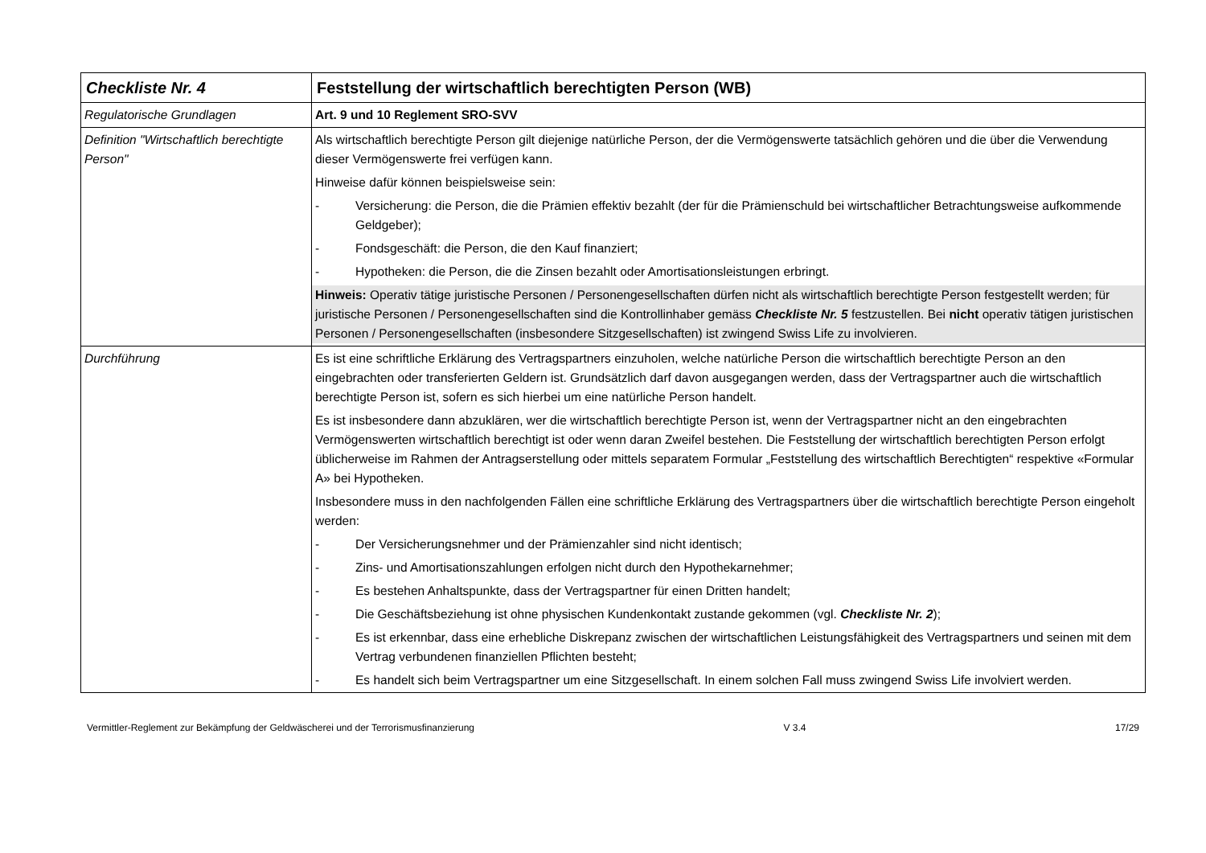| Checkliste Nr. 4 | Feststellung der wirtschaftlich berechtigten Person (WB) |
| Regulatorische Grundlagen | Art. 9 und 10 Reglement SRO-SVV |
| Definition "Wirtschaftlich berechtigte Person" | Als wirtschaftlich berechtigte Person gilt diejenige natürliche Person, der die Vermögenswerte tatsächlich gehören und die über die Verwendung dieser Vermögenswerte frei verfügen kann. Hinweise dafür können beispielsweise sein: - Versicherung: die Person, die die Prämien effektiv bezahlt (der für die Prämienschuld bei wirtschaftlicher Betrachtungsweise aufkommende Geldgeber); - Fondsgeschäft: die Person, die den Kauf finanziert; - Hypotheken: die Person, die die Zinsen bezahlt oder Amortisationsleistungen erbringt. Hinweis: Operativ tätige juristische Personen / Personengesellschaften dürfen nicht als wirtschaftlich berechtigte Person festgestellt werden; für juristische Personen / Personengesellschaften sind die Kontrollinhaber gemäss Checkliste Nr. 5 festzustellen. Bei nicht operativ tätigen juristischen Personen / Personengesellschaften (insbesondere Sitzgesellschaften) ist zwingend Swiss Life zu involvieren. |
| Durchführung | Es ist eine schriftliche Erklärung des Vertragspartners einzuholen, welche natürliche Person die wirtschaftlich berechtigte Person an den eingebrachten oder transferierten Geldern ist. Grundsätzlich darf davon ausgegangen werden, dass der Vertragspartner auch die wirtschaftlich berechtigte Person ist, sofern es sich hierbei um eine natürliche Person handelt. Es ist insbesondere dann abzuklären, wer die wirtschaftlich berechtigte Person ist, wenn der Vertragspartner nicht an den eingebrachten Vermögenswerten wirtschaftlich berechtigt ist oder wenn daran Zweifel bestehen. Die Feststellung der wirtschaftlich berechtigten Person erfolgt üblicherweise im Rahmen der Antragserstellung oder mittels separatem Formular „Feststellung des wirtschaftlich Berechtigten“ respektive «Formular A» bei Hypotheken. Insbesondere muss in den nachfolgenden Fällen eine schriftliche Erklärung des Vertragspartners über die wirtschaftlich berechtigte Person eingeholt werden: - Der Versicherungsnehmer und der Prämienzahler sind nicht identisch; - Zins- und Amortisationszahlungen erfolgen nicht durch den Hypothekarnehmer; - Es bestehen Anhaltspunkte, dass der Vertragspartner für einen Dritten handelt; - Die Geschäftsbeziehung ist ohne physischen Kundenkontakt zustande gekommen (vgl. Checkliste Nr. 2 ); - Es ist erkennbar, dass eine erhebliche Diskrepanz zwischen der wirtschaftlichen Leistungsfähigkeit des Vertragspartners und seinen mit dem Vertrag verbundenen finanziellen Pflichten besteht; - Es handelt sich beim Vertragspartner um eine Sitzgesellschaft. In einem solchen Fall muss zwingend Swiss Life involviert werden. |
Vermittler-Reglement zur Bekämpfung der Geldwäscherei und der Terrorismusfinanzierung V 3.4 17/29